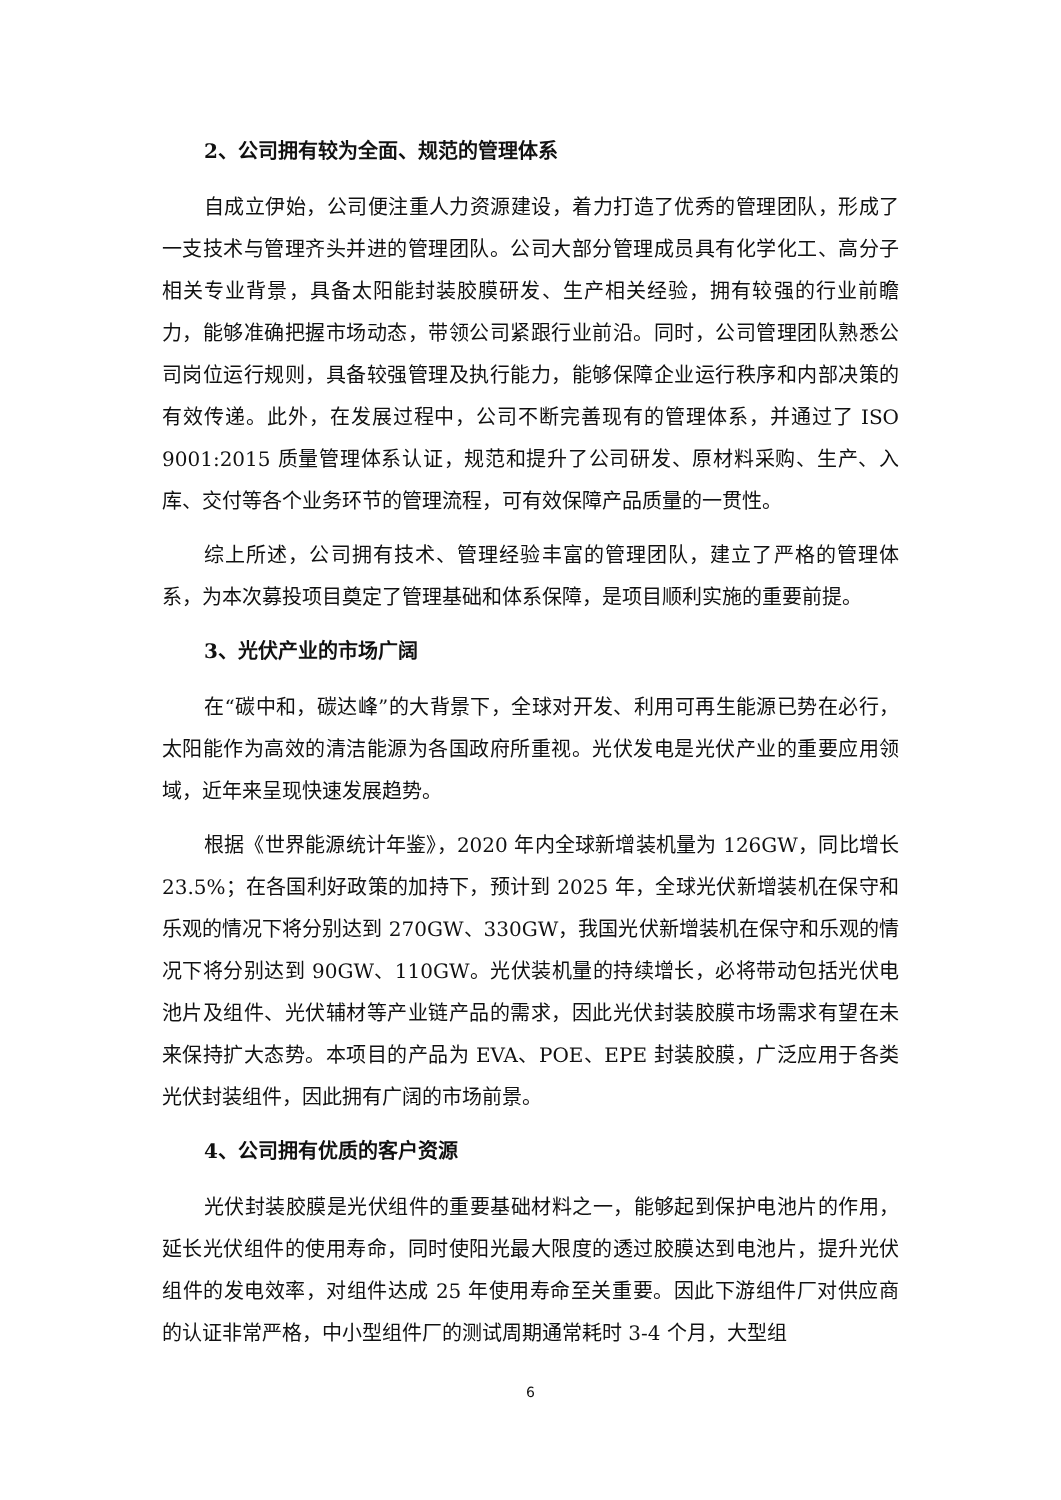2、公司拥有较为全面、规范的管理体系
自成立伊始，公司便注重人力资源建设，着力打造了优秀的管理团队，形成了一支技术与管理齐头并进的管理团队。公司大部分管理成员具有化学化工、高分子相关专业背景，具备太阳能封装胶膜研发、生产相关经验，拥有较强的行业前瞻力，能够准确把握市场动态，带领公司紧跟行业前沿。同时，公司管理团队熟悉公司岗位运行规则，具备较强管理及执行能力，能够保障企业运行秩序和内部决策的有效传递。此外，在发展过程中，公司不断完善现有的管理体系，并通过了 ISO 9001:2015 质量管理体系认证，规范和提升了公司研发、原材料采购、生产、入库、交付等各个业务环节的管理流程，可有效保障产品质量的一贯性。
综上所述，公司拥有技术、管理经验丰富的管理团队，建立了严格的管理体系，为本次募投项目奠定了管理基础和体系保障，是项目顺利实施的重要前提。
3、光伏产业的市场广阔
在“碳中和，碳达峰”的大背景下，全球对开发、利用可再生能源已势在必行，太阳能作为高效的清洁能源为各国政府所重视。光伏发电是光伏产业的重要应用领域，近年来呈现快速发展趋势。
根据《世界能源统计年鉴》，2020 年内全球新增装机量为 126GW，同比增长 23.5%；在各国利好政策的加持下，预计到 2025 年，全球光伏新增装机在保守和乐观的情况下将分别达到 270GW、330GW，我国光伏新增装机在保守和乐观的情况下将分别达到 90GW、110GW。光伏装机量的持续增长，必将带动包括光伏电池片及组件、光伏辅材等产业链产品的需求，因此光伏封装胶膜市场需求有望在未来保持扩大态势。本项目的产品为 EVA、POE、EPE 封装胶膜，广泛应用于各类光伏封装组件，因此拥有广阔的市场前景。
4、公司拥有优质的客户资源
光伏封装胶膜是光伏组件的重要基础材料之一，能够起到保护电池片的作用，延长光伏组件的使用寿命，同时使阳光最大限度的透过胶膜达到电池片，提升光伏组件的发电效率，对组件达成 25 年使用寿命至关重要。因此下游组件厂对供应商的认证非常严格，中小型组件厂的测试周期通常耗时 3-4 个月，大型组
6